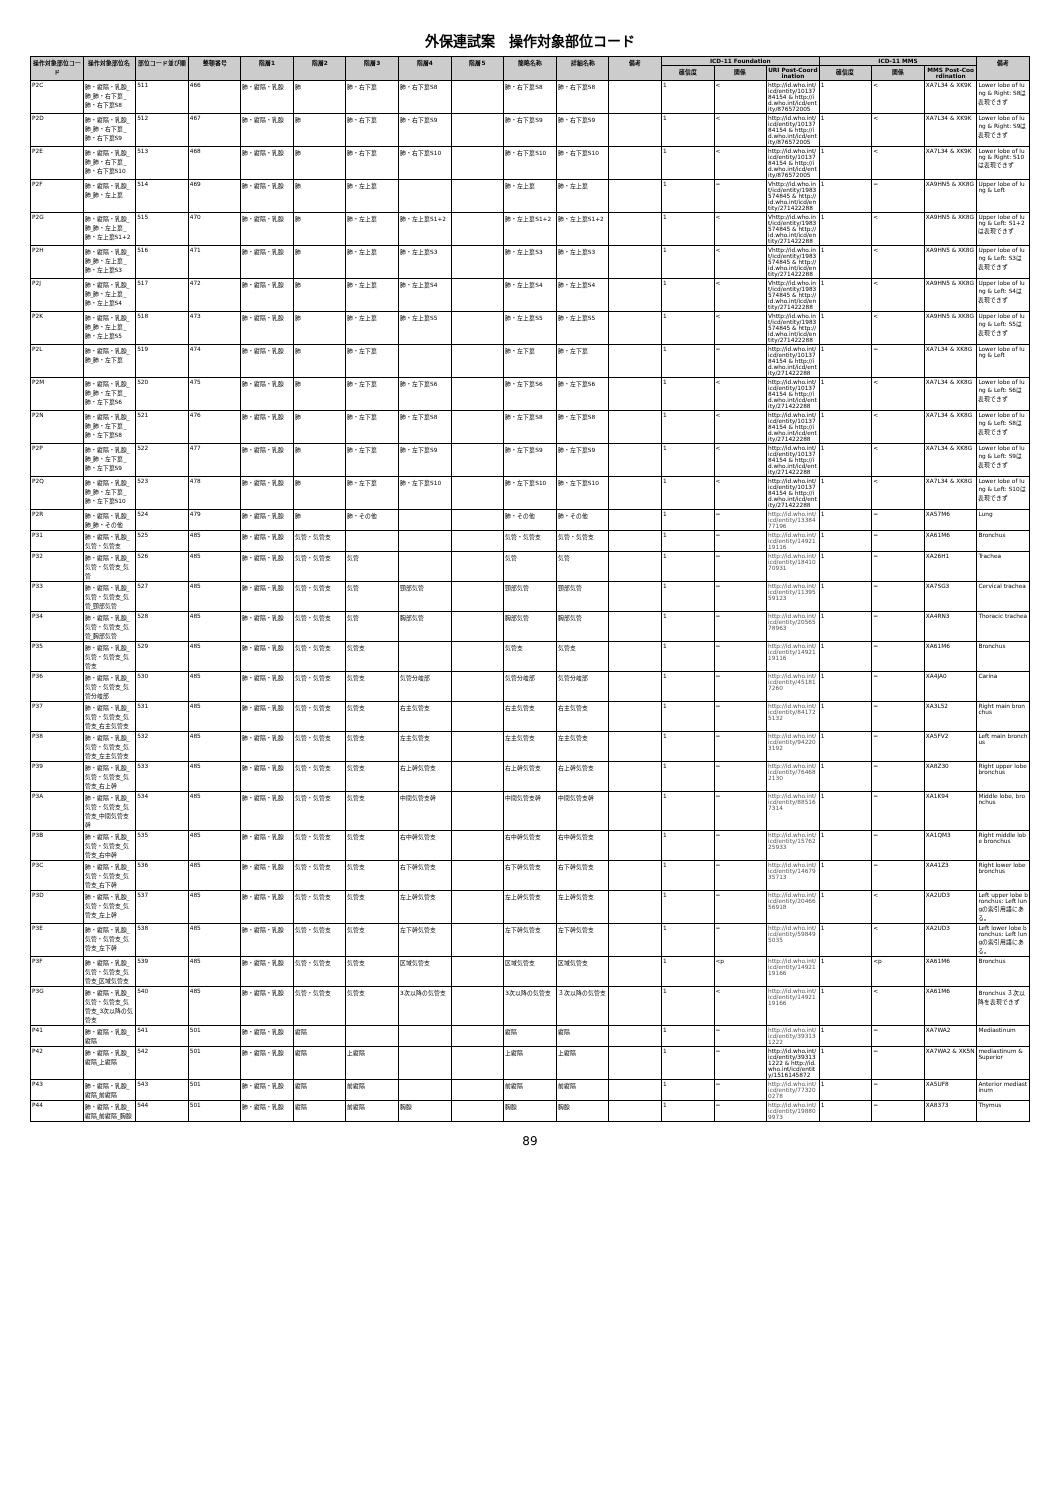外保連試案　操作対象部位コード
| 操作対象部位コード | 操作対象部位名 | 部位コード並び順 | 整頓番号 | 階層1 | 階層2 | 階層3 | 階層4 | 階層5 | 簡略名称 | 詳細名称 | 備考 | ICD-11 Foundation | | | ICD-11 MMS | | | 備考 |
| --- | --- | --- | --- | --- | --- | --- | --- | --- | --- | --- | --- | --- | --- | --- | --- | --- | --- | --- |
| | | | | | | | | | | | | 確信度 | 関係 | URI Post-Coordination | 確信度 | 関係 | MMS Post-Coordination | |
| P2C | 肺・縦隔・乳腺_肺_肺・右下葉_肺・右下葉S8 | 511 | 466 | 肺・縦隔・乳腺 | 肺 | 肺・右下葉 | 肺・右下葉S8 | | 肺・右下葉S8 | 肺・右下葉S8 | | 1 | < | http://id.who.int/icd/entity/1013784154 & http://id.who.int/icd/entity/876572005 | 1 | < | XA7L34 & XK9K | Lower lobe of lung & Right: S8は表現できず |
| P2D | 肺・縦隔・乳腺_肺_肺・右下葉_肺・右下葉S9 | 512 | 467 | 肺・縦隔・乳腺 | 肺 | 肺・右下葉 | 肺・右下葉S9 | | 肺・右下葉S9 | 肺・右下葉S9 | | 1 | < | http://id.who.int/icd/entity/1013784154 & http://id.who.int/icd/entity/876572005 | 1 | < | XA7L34 & XK9K | Lower lobe of lung & Right: S9は表現できず |
| P2E | 肺・縦隔・乳腺_肺_肺・右下葉_肺・右下葉S10 | 513 | 468 | 肺・縦隔・乳腺 | 肺 | 肺・右下葉 | 肺・右下葉S10 | | 肺・右下葉S10 | 肺・右下葉S10 | | 1 | < | http://id.who.int/icd/entity/1013784154 & http://id.who.int/icd/entity/876572005 | 1 | < | XA7L34 & XK9K | Lower lobe of lung & Right: S10は表現できず |
| P2F | 肺・縦隔・乳腺_肺_肺・左上葉 | 514 | 469 | 肺・縦隔・乳腺 | 肺 | 肺・左上葉 | | | 肺・左上葉 | 肺・左上葉 | | 1 | = | Vhttp://id.who.int/icd/entity/1983574845 & http://id.who.int/icd/entity/271422288 | 1 | = | XA9HN5 & XK8G | Upper lobe of lung & Left |
| P2G | 肺・縦隔・乳腺_肺_肺・左上葉_肺・左上葉S1+2 | 515 | 470 | 肺・縦隔・乳腺 | 肺 | 肺・左上葉 | 肺・左上葉S1+2 | | 肺・左上葉S1+2 | 肺・左上葉S1+2 | | 1 | < | Vhttp://id.who.int/icd/entity/1983574845 & http://id.who.int/icd/entity/271422288 | 1 | < | XA9HN5 & XK8G | Upper lobe of lung & Left: S1+2は表現できず |
| P2H | 肺・縦隔・乳腺_肺_肺・左上葉_肺・左上葉S3 | 516 | 471 | 肺・縦隔・乳腺 | 肺 | 肺・左上葉 | 肺・左上葉S3 | | 肺・左上葉S3 | 肺・左上葉S3 | | 1 | < | Vhttp://id.who.int/icd/entity/1983574845 & http://id.who.int/icd/entity/271422288 | 1 | < | XA9HN5 & XK8G | Upper lobe of lung & Left: S3は表現できず |
| P2J | 肺・縦隔・乳腺_肺_肺・左上葉_肺・左上葉S4 | 517 | 472 | 肺・縦隔・乳腺 | 肺 | 肺・左上葉 | 肺・左上葉S4 | | 肺・左上葉S4 | 肺・左上葉S4 | | 1 | < | Vhttp://id.who.int/icd/entity/1983574845 & http://id.who.int/icd/entity/271422288 | 1 | < | XA9HN5 & XK8G | Upper lobe of lung & Left: S4は表現できず |
| P2K | 肺・縦隔・乳腺_肺_肺・左上葉_肺・左上葉S5 | 518 | 473 | 肺・縦隔・乳腺 | 肺 | 肺・左上葉 | 肺・左上葉S5 | | 肺・左上葉S5 | 肺・左上葉S5 | | 1 | < | Vhttp://id.who.int/icd/entity/1983574845 & http://id.who.int/icd/entity/271422288 | 1 | < | XA9HN5 & XK8G | Upper lobe of lung & Left: S5は表現できず |
| P2L | 肺・縦隔・乳腺_肺_肺・左下葉 | 519 | 474 | 肺・縦隔・乳腺 | 肺 | 肺・左下葉 | | | 肺・左下葉 | 肺・左下葉 | | 1 | = | http://id.who.int/icd/entity/1013784154 & http://id.who.int/icd/entity/271422288 | 1 | = | XA7L34 & XK8G | Lower lobe of lung & Left |
| P2M | 肺・縦隔・乳腺_肺_肺・左下葉_肺・左下葉S6 | 520 | 475 | 肺・縦隔・乳腺 | 肺 | 肺・左下葉 | 肺・左下葉S6 | | 肺・左下葉S6 | 肺・左下葉S6 | | 1 | < | http://id.who.int/icd/entity/1013784154 & http://id.who.int/icd/entity/271422288 | 1 | < | XA7L34 & XK8G | Lower lobe of lung & Left: S6は表現できず |
| P2N | 肺・縦隔・乳腺_肺_肺・左下葉_肺・左下葉S8 | 521 | 476 | 肺・縦隔・乳腺 | 肺 | 肺・左下葉 | 肺・左下葉S8 | | 肺・左下葉S8 | 肺・左下葉S8 | | 1 | < | http://id.who.int/icd/entity/1013784154 & http://id.who.int/icd/entity/271422288 | 1 | < | XA7L34 & XK8G | Lower lobe of lung & Left: S8は表現できず |
| P2P | 肺・縦隔・乳腺_肺_肺・左下葉_肺・左下葉S9 | 522 | 477 | 肺・縦隔・乳腺 | 肺 | 肺・左下葉 | 肺・左下葉S9 | | 肺・左下葉S9 | 肺・左下葉S9 | | 1 | < | http://id.who.int/icd/entity/1013784154 & http://id.who.int/icd/entity/271422288 | 1 | < | XA7L34 & XK8G | Lower lobe of lung & Left: S9は表現できず |
| P2Q | 肺・縦隔・乳腺_肺_肺・左下葉_肺・左下葉S10 | 523 | 478 | 肺・縦隔・乳腺 | 肺 | 肺・左下葉 | 肺・左下葉S10 | | 肺・左下葉S10 | 肺・左下葉S10 | | 1 | < | http://id.who.int/icd/entity/1013784154 & http://id.who.int/icd/entity/271422288 | 1 | < | XA7L34 & XK8G | Lower lobe of lung & Left: S10は表現できず |
| P2R | 肺・縦隔・乳腺_肺_肺・その他 | 524 | 479 | 肺・縦隔・乳腺 | 肺 | 肺・その他 | | | 肺・その他 | 肺・その他 | | 1 | = | http://id.who.int/icd/entity/1338477196 | 1 | = | XA57M6 | Lung |
| P31 | 肺・縦隔・乳腺_気管・気管支 | 525 | 485 | 肺・縦隔・乳腺 | 気管・気管支 | | | | 気管・気管支 | 気管・気管支 | | 1 | = | http://id.who.int/icd/entity/1492119116 | 1 | = | XA61M6 | Bronchus |
| P32 | 肺・縦隔・乳腺_気管・気管支_気管 | 526 | 485 | 肺・縦隔・乳腺 | 気管・気管支 | 気管 | | | 気管 | 気管 | | 1 | = | http://id.who.int/icd/entity/1841070931 | 1 | = | XA26H1 | Trachea |
| P33 | 肺・縦隔・乳腺_気管・気管支_気管_頸部気管 | 527 | 485 | 肺・縦隔・乳腺 | 気管・気管支 | 気管 | 頸部気管 | | 頸部気管 | 頸部気管 | | 1 | = | http://id.who.int/icd/entity/1139559123 | 1 | = | XA7SG3 | Cervical trachea |
| P34 | 肺・縦隔・乳腺_気管・気管支_気管_胸部気管 | 528 | 485 | 肺・縦隔・乳腺 | 気管・気管支 | 気管 | 胸部気管 | | 胸部気管 | 胸部気管 | | 1 | = | http://id.who.int/icd/entity/2056578963 | 1 | = | XA4RN3 | Thoracic trachea |
| P35 | 肺・縦隔・乳腺_気管・気管支_気管支 | 529 | 485 | 肺・縦隔・乳腺 | 気管・気管支 | 気管支 | | | 気管支 | 気管支 | | 1 | = | http://id.who.int/icd/entity/1492119116 | 1 | = | XA61M6 | Bronchus |
| P36 | 肺・縦隔・乳腺_気管・気管支_気管分岐部 | 530 | 485 | 肺・縦隔・乳腺 | 気管・気管支 | 気管支 | 気管分岐部 | | 気管分岐部 | 気管分岐部 | | 1 | = | http://id.who.int/icd/entity/451817260 | 1 | = | XA4JA0 | Carina |
| P37 | 肺・縦隔・乳腺_気管・気管支_気管支_右主気管支 | 531 | 485 | 肺・縦隔・乳腺 | 気管・気管支 | 気管支 | 右主気管支 | | 右主気管支 | 右主気管支 | | 1 | = | http://id.who.int/icd/entity/841725132 | 1 | = | XA3L52 | Right main bronchus |
| P38 | 肺・縦隔・乳腺_気管・気管支_気管支_左主気管支 | 532 | 485 | 肺・縦隔・乳腺 | 気管・気管支 | 気管支 | 左主気管支 | | 左主気管支 | 左主気管支 | | 1 | = | http://id.who.int/icd/entity/942203192 | 1 | = | XA5FV2 | Left main bronchus |
| P39 | 肺・縦隔・乳腺_気管・気管支_気管支_右上幹 | 533 | 485 | 肺・縦隔・乳腺 | 気管・気管支 | 気管支 | 右上幹気管支 | | 右上幹気管支 | 右上幹気管支 | | 1 | = | http://id.who.int/icd/entity/764682130 | 1 | = | XA8Z30 | Right upper lobe bronchus |
| P3A | 肺・縦隔・乳腺_気管・気管支_気管支_中間気管支幹 | 534 | 485 | 肺・縦隔・乳腺 | 気管・気管支 | 気管支 | 中間気管支幹 | | 中間気管支幹 | 中間気管支幹 | | 1 | = | http://id.who.int/icd/entity/885167314 | 1 | = | XA1K94 | Middle lobe, bronchus |
| P3B | 肺・縦隔・乳腺_気管・気管支_気管支_右中幹 | 535 | 485 | 肺・縦隔・乳腺 | 気管・気管支 | 気管支 | 右中幹気管支 | | 右中幹気管支 | 右中幹気管支 | | 1 | = | http://id.who.int/icd/entity/1576225933 | 1 | = | XA1QM3 | Right middle lobe bronchus |
| P3C | 肺・縦隔・乳腺_気管・気管支_気管支_右下幹 | 536 | 485 | 肺・縦隔・乳腺 | 気管・気管支 | 気管支 | 右下幹気管支 | | 右下幹気管支 | 右下幹気管支 | | 1 | = | http://id.who.int/icd/entity/1467935713 | 1 | = | XA41Z3 | Right lower lobe bronchus |
| P3D | 肺・縦隔・乳腺_気管・気管支_気管支_左上幹 | 537 | 485 | 肺・縦隔・乳腺 | 気管・気管支 | 気管支 | 左上幹気管支 | | 左上幹気管支 | 左上幹気管支 | | 1 | = | http://id.who.int/icd/entity/2046656918 | 1 | < | XA2UD3 | Left upper lobe bronchus: Left lungの索引用語にある。 |
| P3E | 肺・縦隔・乳腺_気管・気管支_気管支_左下幹 | 538 | 485 | 肺・縦隔・乳腺 | 気管・気管支 | 気管支 | 左下幹気管支 | | 左下幹気管支 | 左下幹気管支 | | 1 | = | http://id.who.int/icd/entity/598495035 | 1 | < | XA2UD3 | Left lower lobe bronchus: Left lungの索引用語にある。 |
| P3F | 肺・縦隔・乳腺_気管・気管支_気管支_区域気管支 | 539 | 485 | 肺・縦隔・乳腺 | 気管・気管支 | 気管支 | 区域気管支 | | 区域気管支 | 区域気管支 | | 1 | <p | http://id.who.int/icd/entity/1492119166 | 1 | <p | XA61M6 | Bronchus |
| P3G | 肺・縦隔・乳腺_気管・気管支_気管支_3次以降の気管支 | 540 | 485 | 肺・縦隔・乳腺 | 気管・気管支 | 気管支 | 3次以降の気管支 | | 3次以降の気管支 | ３次以降の気管支 | | 1 | < | http://id.who.int/icd/entity/1492119166 | 1 | < | XA61M6 | Bronchus ３次以降を表現できず |
| P41 | 肺・縦隔・乳腺_縦隔 | 541 | 501 | 肺・縦隔・乳腺 | 縦隔 | | | | 縦隔 | 縦隔 | | 1 | = | http://id.who.int/icd/entity/393131222 | 1 | = | XA7WA2 | Mediastinum |
| P42 | 肺・縦隔・乳腺_縦隔_上縦隔 | 542 | 501 | 肺・縦隔・乳腺 | 縦隔 | 上縦隔 | | | 上縦隔 | 上縦隔 | | 1 | = | http://id.who.int/icd/entity/393131222 & http://id.who.int/icd/entity/1516145872 | 1 | = | XA7WA2 & XK5N | mediastinum & Superior |
| P43 | 肺・縦隔・乳腺_縦隔_前縦隔 | 543 | 501 | 肺・縦隔・乳腺 | 縦隔 | 前縦隔 | | | 前縦隔 | 前縦隔 | | 1 | = | http://id.who.int/icd/entity/773200278 | 1 | = | XA5UF8 | Anterior mediastinum |
| P44 | 肺・縦隔・乳腺_縦隔_前縦隔_胸腺 | 544 | 501 | 肺・縦隔・乳腺 | 縦隔 | 前縦隔 | 胸腺 | | 胸腺 | 胸腺 | | 1 | = | http://id.who.int/icd/entity/198809973 | 1 | = | XA8373 | Thymus |
89